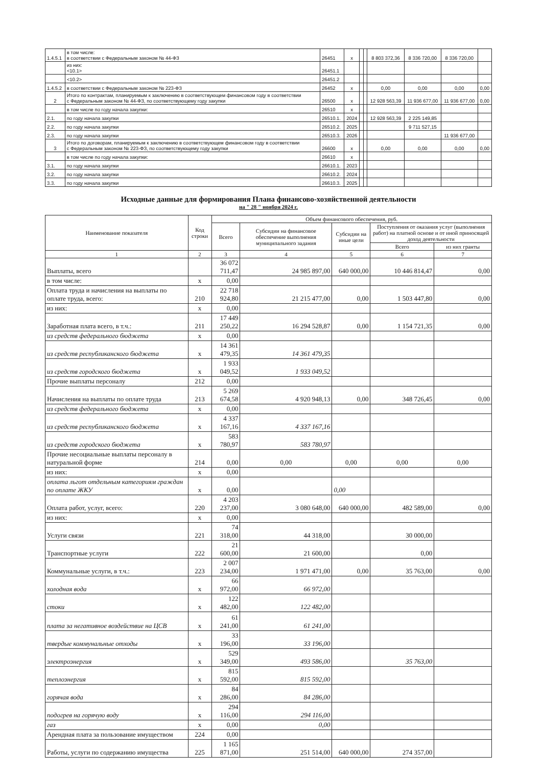| 1.4.5.1 | в том числе: в соответствии с Федеральным законом № 44-ФЗ | 26451 | x | | | 8 803 372,36 | 8 336 720,00 | 8 336 720,00 | |
| | из них: <10.1> | 26451.1 | | | | | | | |
| | <10.2> | 26451.2 | | | | | | | |
| 1.4.5.2 | в соответствии с Федеральным законом № 223-ФЗ | 26452 | x | | | 0,00 | 0,00 | 0,00 | 0,00 |
| 2 | Итого по контрактам, планируемым к заключению в соответствующем финансовом году в соответствии с Федеральным законом № 44-ФЗ, по соответствующему году закупки | 26500 | x | | | 12 928 563,39 | 11 936 677,00 | 11 936 677,00 | 0,00 |
| | в том числе по году начала закупки: | 26510 | x | | | | | | |
| 2.1. | по году начала закупки | 26510.1. | 2024 | | | 12 928 563,39 | 2 225 149,85 | | |
| 2.2. | по году начала закупки | 26510.2. | 2025 | | | | 9 711 527,15 | | |
| 2.3. | по году начала закупки | 26510.3. | 2026 | | | | | 11 936 677,00 | |
| 3 | Итого по договорам, планируемым к заключению в соответствующем финансовом году в соответствии с Федеральным законом № 223-ФЗ, по соответствующему году закупки | 26600 | x | | | 0,00 | 0,00 | 0,00 | 0,00 |
| | в том числе по году начала закупки: | 26610 | x | | | | | | |
| 3.1. | по году начала закупки | 26610.1. | 2023 | | | | | | |
| 3.2. | по году начала закупки | 26610.2. | 2024 | | | | | | |
| 3.3. | по году начала закупки | 26610.3. | 2025 | | | | | | |
Исходные данные для формирования Плана финансово-хозяйственной деятельности
на " 28 " ноября 2024 г.
| Наименование показателя | Код строки | Объем финансового обеспечения, руб. | | | | |
| --- | --- | --- | --- | --- | --- | --- |
| | | Всего | Субсидии на финансовое обеспечение выполнения муниципального задания | Субсидии на иные цели | Поступления от оказания услуг (выполнения работ) на платной основе и от иной приносящей доход деятельности | |
| | | | | | Всего | из них гранты |
| 1 | 2 | 3 | 4 | 5 | 6 | 7 |
| Выплаты, всего | | 36 072 711,47 | 24 985 897,00 | 640 000,00 | 10 446 814,47 | 0,00 |
| в том числе: | x | 0,00 | | | | |
| Оплата труда и начисления на выплаты по оплате труда, всего: | 210 | 22 718 924,80 | 21 215 477,00 | 0,00 | 1 503 447,80 | 0,00 |
| из них: | x | 0,00 | | | | |
| Заработная плата всего, в т.ч.: | 211 | 17 449 250,22 | 16 294 528,87 | 0,00 | 1 154 721,35 | 0,00 |
| из средств федерального бюджета | x | 0,00 | | | | |
| из средств республиканского бюджета | x | 14 361 479,35 | 14 361 479,35 | | | |
| из средств городского бюджета | x | 1 933 049,52 | 1 933 049,52 | | | |
| Прочие выплаты персоналу | 212 | 0,00 | | | | |
| Начисления на выплаты по оплате труда | 213 | 5 269 674,58 | 4 920 948,13 | 0,00 | 348 726,45 | 0,00 |
| из средств федерального бюджета | x | 0,00 | | | | |
| из средств республиканского бюджета | x | 4 337 167,16 | 4 337 167,16 | | | |
| из средств городского бюджета | x | 583 780,97 | 583 780,97 | | | |
| Прочие несоциальные выплаты персоналу в натуральной форме | 214 | 0,00 | 0,00 | 0,00 | 0,00 | 0,00 |
| из них: | x | 0,00 | | | | |
| оплата льгот отдельным категориям граждан по оплате ЖКУ | x | 0,00 | | 0,00 | | |
| Оплата работ, услуг, всего: | 220 | 4 203 237,00 | 3 080 648,00 | 640 000,00 | 482 589,00 | 0,00 |
| из них: | x | 0,00 | | | | |
| Услуги связи | 221 | 74 318,00 | 44 318,00 | | 30 000,00 | |
| Транспортные услуги | 222 | 21 600,00 | 21 600,00 | | 0,00 | |
| Коммунальные услуги, в т.ч.: | 223 | 2 007 234,00 | 1 971 471,00 | 0,00 | 35 763,00 | 0,00 |
| холодная вода | x | 66 972,00 | 66 972,00 | | | |
| стоки | x | 122 482,00 | 122 482,00 | | | |
| плата за негативное воздействие на ЦСВ | x | 61 241,00 | 61 241,00 | | | |
| твердые коммунальные отходы | x | 33 196,00 | 33 196,00 | | | |
| электроэнергия | x | 529 349,00 | 493 586,00 | | 35 763,00 | |
| теплоэнергия | x | 815 592,00 | 815 592,00 | | | |
| горячая вода | x | 84 286,00 | 84 286,00 | | | |
| подогрев на горячую воду | x | 294 116,00 | 294 116,00 | | | |
| газ | x | 0,00 | 0,00 | | | |
| Арендная плата за пользование имуществом | 224 | 0,00 | | | | |
| Работы, услуги по содержанию имущества | 225 | 1 165 871,00 | 251 514,00 | 640 000,00 | 274 357,00 | |